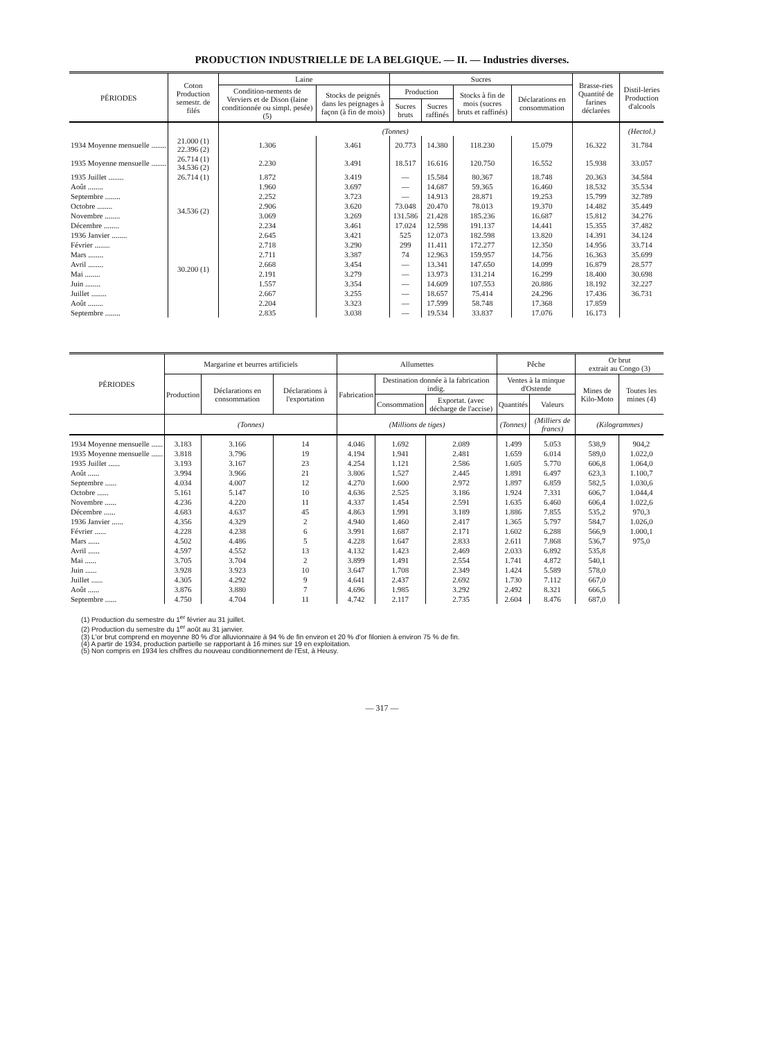PRODUCTION INDUSTRIELLE DE LA BELGIQUE. — II. — Industries diverses.
| PÉRIODES | Coton Production semestr. de filés | Laine | | Sucres | | | | Brasse-ries Quantité de farines déclarées | Distil-leries Production d'alcools |
| --- | --- | --- | --- | --- | --- | --- | --- | --- | --- |
| | | Condition-nements de Verviers et de Dison (laine conditionnée ou simpl. pesée) (5) | Stocks de peignés dans les peignages à façon (à fin de mois) | Production | | Stocks à fin de mois (sucres bruts et raffinés) | Déclarations en consommation | | |
| | | | | Sucres bruts | Sucres raffinés | | | | |
| | | (Tonnes) | | | | | | | (Hectol.) |
| 1934 Moyenne mensuelle ........ | 21.000 (1) 22.396 (2) | 1.306 | 3.461 | 20.773 | 14.380 | 118.230 | 15.079 | 16.322 | 31.784 |
| 1935 Moyenne mensuelle ........ | 26.714 (1) 34.536 (2) | 2.230 | 3.491 | 18.517 | 16.616 | 120.750 | 16.552 | 15.938 | 33.057 |
| 1935 Juillet ........ | 26.714 (1) | 1.872 | 3.419 | — | 15.584 | 80.367 | 18.748 | 20.363 | 34.584 |
| Août ........ | 34.536 (2) | 1.960 | 3.697 | — | 14.687 | 59.365 | 16.460 | 18.532 | 35.534 |
| Septembre ........ | | 2.252 | 3.723 | — | 14.913 | 28.871 | 19.253 | 15.799 | 32.789 |
| Octobre ........ | | 2.906 | 3.620 | 73.048 | 20.470 | 78.013 | 19.370 | 14.482 | 35.449 |
| Novembre ........ | | 3.069 | 3.269 | 131.586 | 21.428 | 185.236 | 16.687 | 15.812 | 34.276 |
| Décembre ........ | | 2.234 | 3.461 | 17.024 | 12.598 | 191.137 | 14.441 | 15.355 | 37.482 |
| 1936 Janvier ........ | | 2.645 | 3.421 | 525 | 12.073 | 182.598 | 13.820 | 14.391 | 34.124 |
| Février ........ | 30.200 (1) | 2.718 | 3.290 | 299 | 11.411 | 172.277 | 12.350 | 14.956 | 33.714 |
| Mars ........ | | 2.711 | 3.387 | 74 | 12.963 | 159.957 | 14.756 | 16.363 | 35.699 |
| Avril ........ | | 2.668 | 3.454 | — | 13.341 | 147.650 | 14.099 | 16.879 | 28.577 |
| Mai ........ | | 2.191 | 3.279 | — | 13.973 | 131.214 | 16.299 | 18.400 | 30.698 |
| Juin ........ | | 1.557 | 3.354 | — | 14.609 | 107.553 | 20.886 | 18.192 | 32.227 |
| Juillet ........ | | 2.667 | 3.255 | — | 18.657 | 75.414 | 24.296 | 17.436 | 36.731 |
| Août ........ | | 2.204 | 3.323 | — | 17.599 | 58.748 | 17.368 | 17.859 | |
| Septembre ........ | | 2.835 | 3.038 | — | 19.534 | 33.837 | 17.076 | 16.173 | |
| PÉRIODES | Margarine et beurres artificiels | | | Allumettes | | | Pêche | | Or brut extrait au Congo (3) | |
| --- | --- | --- | --- | --- | --- | --- | --- | --- | --- | --- |
| | Production | Déclarations en consommation | Déclarations à l'exportation | Fabrication | Destination donnée à la fabrication indig. | | Ventes à la minque d'Ostende | | Mines de Kilo-Moto | Toutes les mines (4) |
| | | | | | Consommation | Exportat. (avec décharge de l'accise) | Quantités | Valeurs | | |
| | (Tonnes) | | | (Millions de tiges) | | | (Tonnes) | (Milliers de francs) | (Kilogrammes) | |
| 1934 Moyenne mensuelle ...... | 3.183 | 3.166 | 14 | 4.046 | 1.692 | 2.089 | 1.499 | 5.053 | 538,9 | 904,2 |
| 1935 Moyenne mensuelle ...... | 3.818 | 3.796 | 19 | 4.194 | 1.941 | 2.481 | 1.659 | 6.014 | 589,0 | 1.022,0 |
| 1935 Juillet ...... | 3.193 | 3.167 | 23 | 4.254 | 1.121 | 2.586 | 1.605 | 5.770 | 606,8 | 1.064,0 |
| Août ...... | 3.994 | 3.966 | 21 | 3.806 | 1.527 | 2.445 | 1.891 | 6.497 | 623,3 | 1.100,7 |
| Septembre ...... | 4.034 | 4.007 | 12 | 4.270 | 1.600 | 2.972 | 1.897 | 6.859 | 582,5 | 1.030,6 |
| Octobre ...... | 5.161 | 5.147 | 10 | 4.636 | 2.525 | 3.186 | 1.924 | 7.331 | 606,7 | 1.044,4 |
| Novembre ...... | 4.236 | 4.220 | 11 | 4.337 | 1.454 | 2.591 | 1.635 | 6.460 | 606,4 | 1.022,6 |
| Décembre ...... | 4.683 | 4.637 | 45 | 4.863 | 1.991 | 3.189 | 1.886 | 7.855 | 535,2 | 970,3 |
| 1936 Janvier ...... | 4.356 | 4.329 | 2 | 4.940 | 1.460 | 2.417 | 1.365 | 5.797 | 584,7 | 1.026,0 |
| Février ...... | 4.228 | 4.238 | 6 | 3.991 | 1.687 | 2.171 | 1.602 | 6.288 | 566,9 | 1.000,1 |
| Mars ...... | 4.502 | 4.486 | 5 | 4.228 | 1.647 | 2.833 | 2.611 | 7.868 | 536,7 | 975,0 |
| Avril ...... | 4.597 | 4.552 | 13 | 4.132 | 1.423 | 2.469 | 2.033 | 6.892 | 535,8 | |
| Mai ...... | 3.705 | 3.704 | 2 | 3.899 | 1.491 | 2.554 | 1.741 | 4.872 | 540,1 | |
| Juin ...... | 3.928 | 3.923 | 10 | 3.647 | 1.708 | 2.349 | 1.424 | 5.589 | 578,0 | |
| Juillet ...... | 4.305 | 4.292 | 9 | 4.641 | 2.437 | 2.692 | 1.730 | 7.112 | 667,0 | |
| Août ...... | 3.876 | 3.880 | 7 | 4.696 | 1.985 | 3.292 | 2.492 | 8.321 | 666,5 | |
| Septembre ...... | 4.750 | 4.704 | 11 | 4.742 | 2.117 | 2.735 | 2.604 | 8.476 | 687,0 | |
(1) Production du semestre du 1<sup>er</sup> février au 31 juillet.
(2) Production du semestre du 1<sup>er</sup> août au 31 janvier.
(3) L'or brut comprend en moyenne 80 % d'or alluvionnaire à 94 % de fin environ et 20 % d'or filonien à environ 75 % de fin.
(4) A partir de 1934, production partielle se rapportant à 16 mines sur 19 en exploitation.
(5) Non compris en 1934 les chiffres du nouveau conditionnement de l'Est, à Heusy.
— 317 —